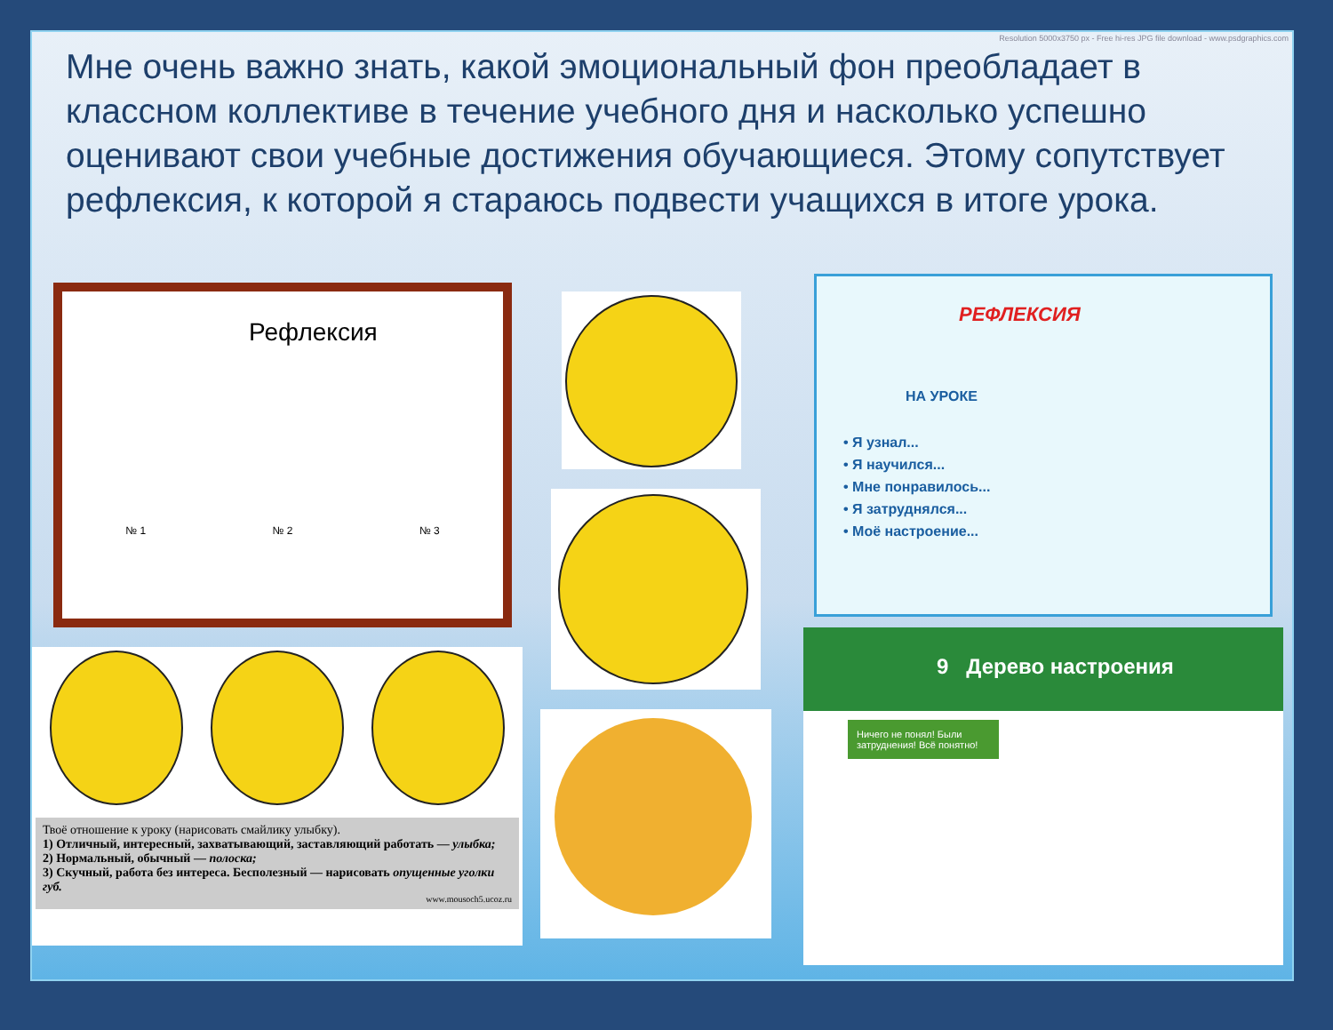Resolution 5000x3750 px - Free hi-res JPG file download - www.psdgraphics.com
Мне очень важно знать, какой эмоциональный фон преобладает в классном коллективе в течение учебного дня и насколько успешно оценивают свои учебные достижения обучающиеся. Этому сопутствует рефлексия, к которой я стараюсь подвести учащихся в итоге урока.
Рефлексия
№ 1 № 2 № 3
РЕФЛЕКСИЯ
НА УРОКЕ
• Я узнал...
• Я научился...
• Мне понравилось...
• Я затруднялся...
• Моё настроение...
Твоё отношение к уроку (нарисовать смайлику улыбку).
1) Отличный, интересный, захватывающий, заставляющий работать — улыбка;
2) Нормальный, обычный — полоска;
3) Скучный, работа без интереса. Бесполезный — нарисовать опущенные уголки губ.
www.mousoch5.ucoz.ru
9 Дерево настроения
Ничего не понял! Были затруднения! Всё понятно!